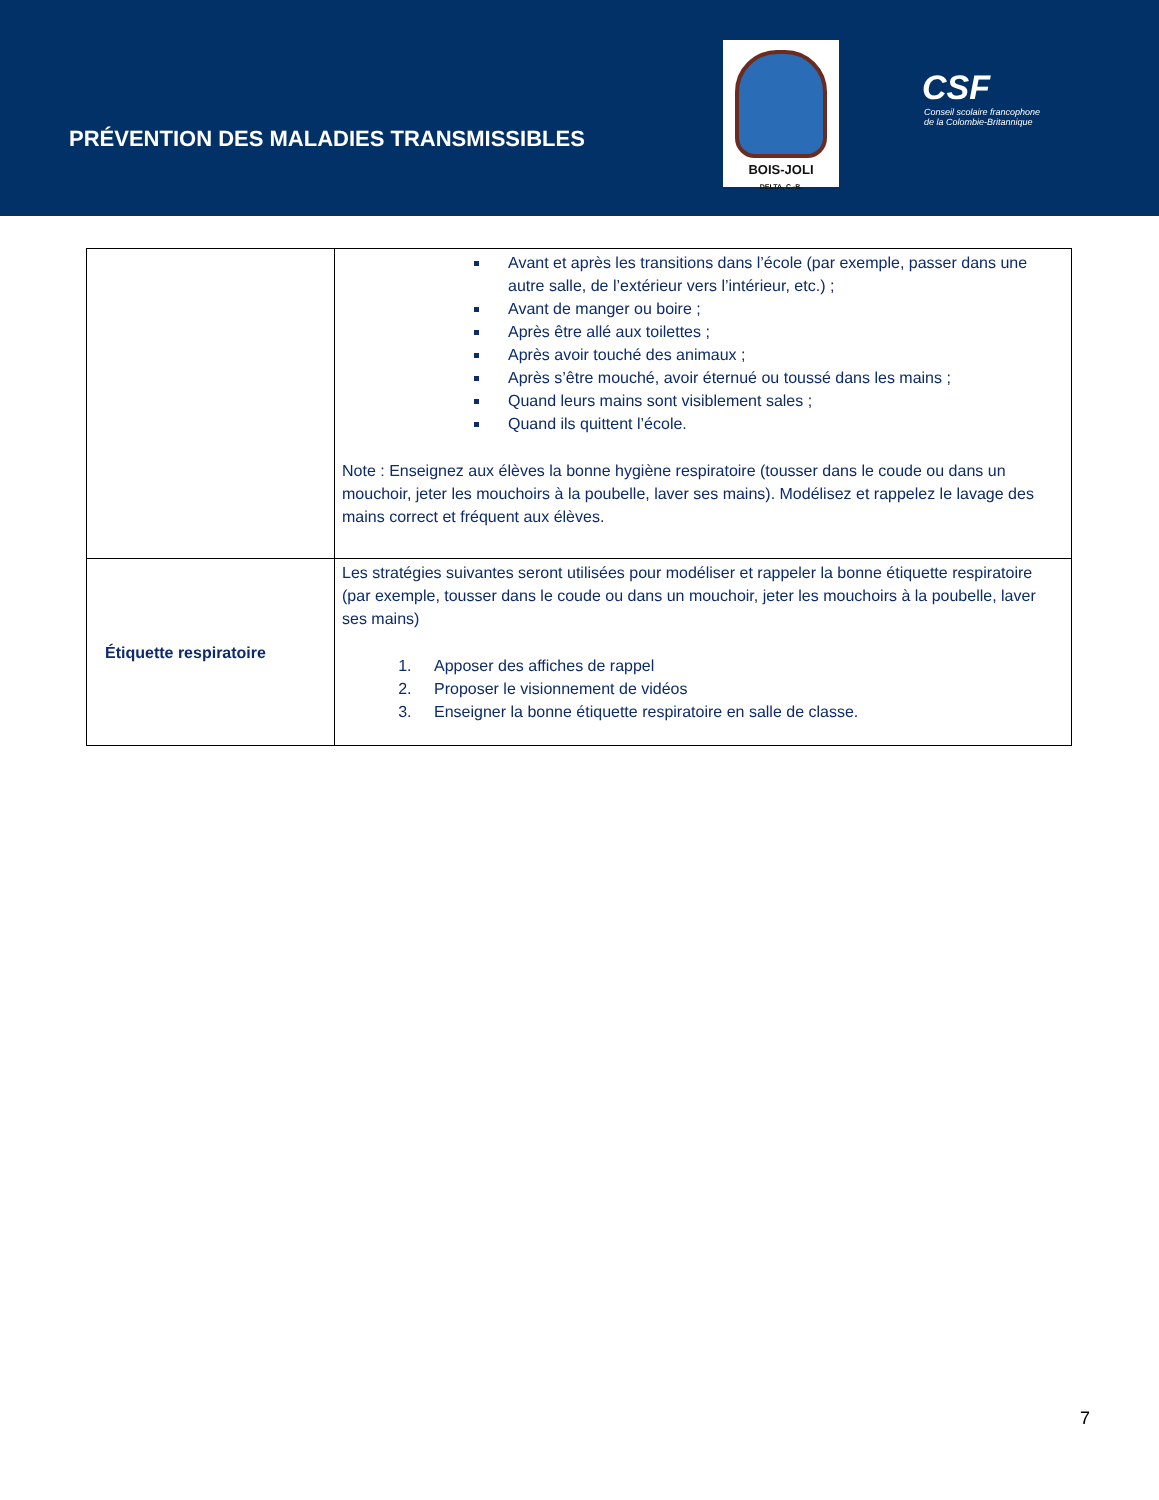PRÉVENTION DES MALADIES TRANSMISSIBLES
BOIS-JOLI
DELTA, C.-B.
CSF
Conseil scolaire francophone
de la Colombie-Britannique
| | Avant et après les transitions dans l’école (par exemple, passer dans une autre salle, de l’extérieur vers l’intérieur, etc.) ; Avant de manger ou boire ; Après être allé aux toilettes ; Après avoir touché des animaux ; Après s’être mouché, avoir éternué ou toussé dans les mains ; Quand leurs mains sont visiblement sales ; Quand ils quittent l’école. Note : Enseignez aux élèves la bonne hygiène respiratoire (tousser dans le coude ou dans un mouchoir, jeter les mouchoirs à la poubelle, laver ses mains). Modélisez et rappelez le lavage des mains correct et fréquent aux élèves. |
| Étiquette respiratoire | Les stratégies suivantes seront utilisées pour modéliser et rappeler la bonne étiquette respiratoire (par exemple, tousser dans le coude ou dans un mouchoir, jeter les mouchoirs à la poubelle, laver ses mains) 1. Apposer des affiches de rappel 2. Proposer le visionnement de vidéos 3. Enseigner la bonne étiquette respiratoire en salle de classe. |
7